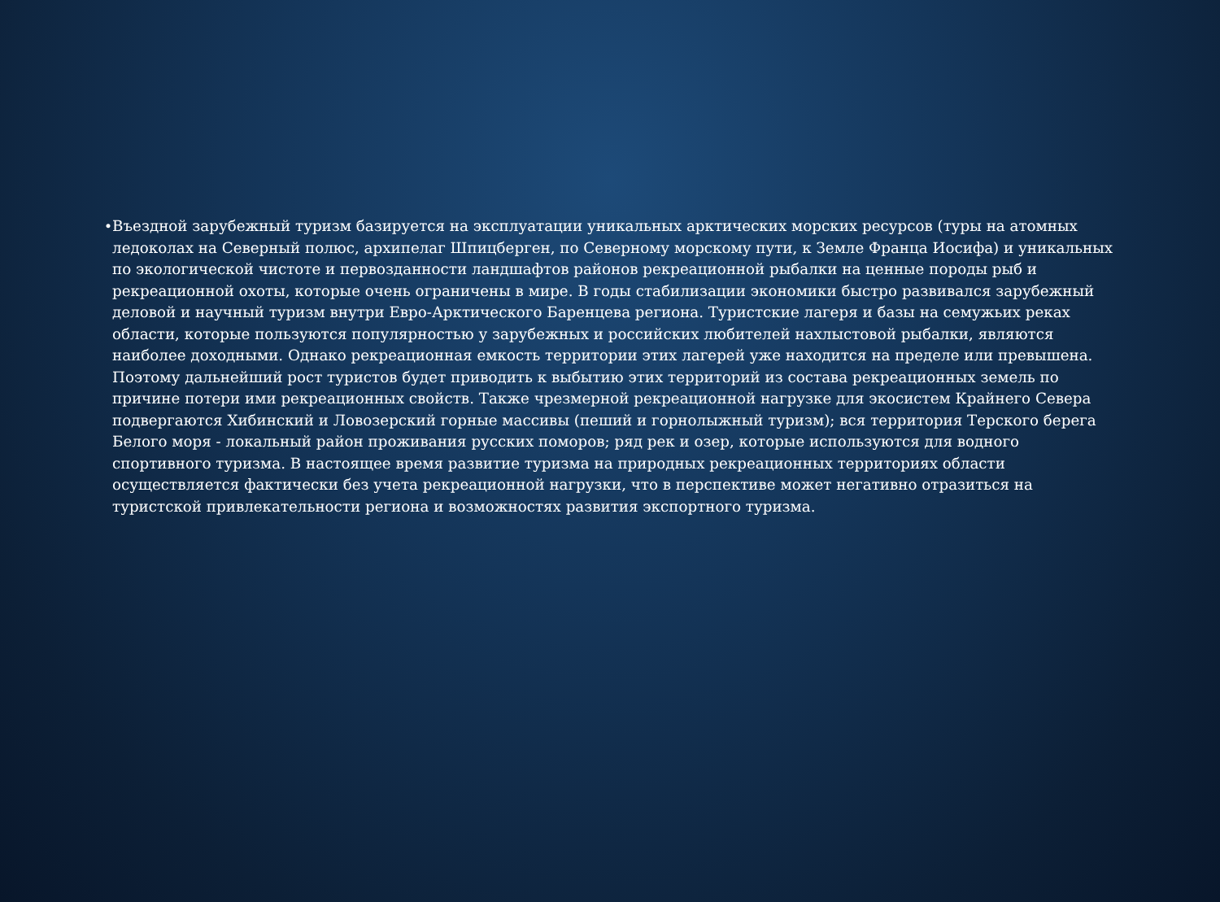• Въездной зарубежный туризм базируется на эксплуатации уникальных арктических морских ресурсов (туры на атомных ледоколах на Северный полюс, архипелаг Шпицберген, по Северному морскому пути, к Земле Франца Иосифа) и уникальных по экологической чистоте и первозданности ландшафтов районов рекреационной рыбалки на ценные породы рыб и рекреационной охоты, которые очень ограничены в мире. В годы стабилизации экономики быстро развивался зарубежный деловой и научный туризм внутри Евро-Арктического Баренцева региона. Туристские лагеря и базы на семужьих реках области, которые пользуются популярностью у зарубежных и российских любителей нахлыстовой рыбалки, являются наиболее доходными. Однако рекреационная емкость территории этих лагерей уже находится на пределе или превышена. Поэтому дальнейший рост туристов будет приводить к выбытию этих территорий из состава рекреационных земель по причине потери ими рекреационных свойств. Также чрезмерной рекреационной нагрузке для экосистем Крайнего Севера подвергаются Хибинский и Ловозерский горные массивы (пеший и горнолыжный туризм); вся территория Терского берега Белого моря - локальный район проживания русских поморов; ряд рек и озер, которые используются для водного спортивного туризма. В настоящее время развитие туризма на природных рекреационных территориях области осуществляется фактически без учета рекреационной нагрузки, что в перспективе может негативно отразиться на туристской привлекательности региона и возможностях развития экспортного туризма.